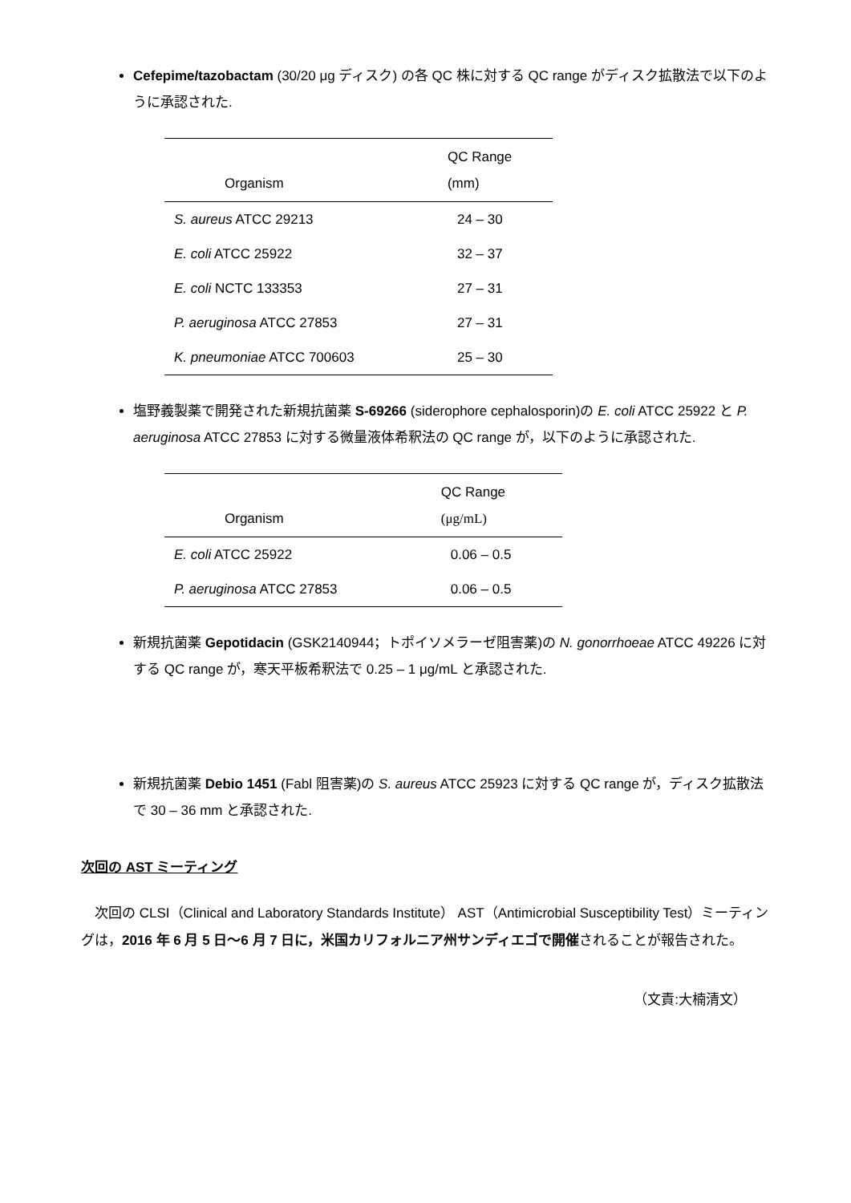Cefepime/tazobactam (30/20 μg ディスク) の各 QC 株に対する QC range がディスク拡散法で以下のように承認された.
| Organism | QC Range (mm) |
| --- | --- |
| S. aureus ATCC 29213 | 24 – 30 |
| E. coli ATCC 25922 | 32 – 37 |
| E. coli NCTC 133353 | 27 – 31 |
| P. aeruginosa ATCC 27853 | 27 – 31 |
| K. pneumoniae ATCC 700603 | 25 – 30 |
塩野義製薬で開発された新規抗菌薬 S-69266 (siderophore cephalosporin)の E. coli ATCC 25922 と P. aeruginosa ATCC 27853 に対する微量液体希釈法の QC range が，以下のように承認された.
| Organism | QC Range (μg/mL) |
| --- | --- |
| E. coli ATCC 25922 | 0.06 – 0.5 |
| P. aeruginosa ATCC 27853 | 0.06 – 0.5 |
新規抗菌薬 Gepotidacin (GSK2140944；トポイソメラーゼ阻害薬)の N. gonorrhoeae ATCC 49226 に対する QC range が，寒天平板希釈法で 0.25 – 1 μg/mL と承認された.
新規抗菌薬 Debio 1451 (Fabl 阻害薬)の S. aureus ATCC 25923 に対する QC range が，ディスク拡散法で 30 – 36 mm と承認された.
次回の AST ミーティング
　次回の CLSI（Clinical and Laboratory Standards Institute） AST（Antimicrobial Susceptibility Test）ミーティングは，2016 年 6 月 5 日～6 月 7 日に，米国カリフォルニア州サンディエゴで開催されることが報告された。
（文責:大楠清文）